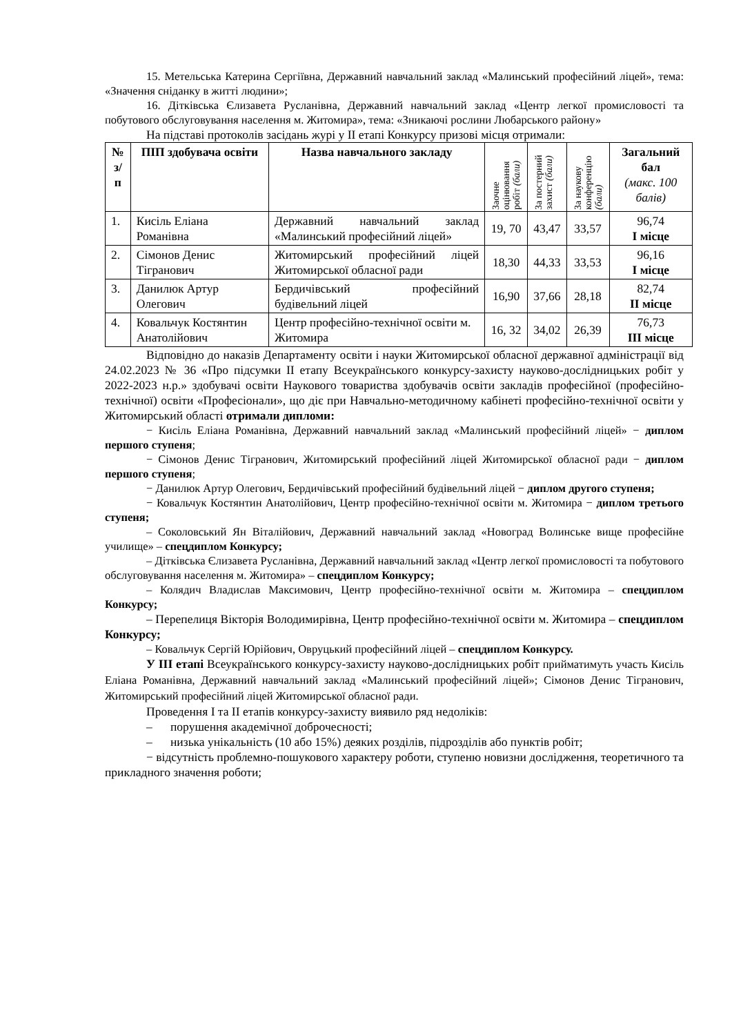15. Метельська Катерина Сергіївна, Державний навчальний заклад «Малинський професійний ліцей», тема: «Значення сніданку в житті людини»;
16. Дітківська Єлизавета Русланівна, Державний навчальний заклад «Центр легкої промисловості та побутового обслуговування населення м. Житомира», тема: «Зникаючі рослини Любарського району»
На підставі протоколів засідань журі у ІІ етапі Конкурсу призові місця отримали:
| № з/п | ПІП здобувача освіти | Назва навчального закладу | Заочне оцінювання робіт (бали) | За постерний захист (бали) | За наукову конференцію (бали) | Загальний бал (макс. 100 балів) |
| --- | --- | --- | --- | --- | --- | --- |
| 1. | Кисіль Еліана Романівна | Державний навчальний заклад «Малинський професійний ліцей» | 19, 70 | 43,47 | 33,57 | 96,74 І місце |
| 2. | Сімонов Денис Тігранович | Житомирський професійний ліцей Житомирської обласної ради | 18,30 | 44,33 | 33,53 | 96,16 І місце |
| 3. | Данилюк Артур Олегович | Бердичівський професійний будівельний ліцей | 16,90 | 37,66 | 28,18 | 82,74 ІІ місце |
| 4. | Ковальчук Костянтин Анатолійович | Центр професійно-технічної освіти м. Житомира | 16, 32 | 34,02 | 26,39 | 76,73 ІІІ місце |
Відповідно до наказів Департаменту освіти і науки Житомирської обласної державної адміністрації від 24.02.2023 № 36 «Про підсумки ІІ етапу Всеукраїнського конкурсу-захисту науково-дослідницьких робіт у 2022-2023 н.р.» здобувачі освіти Наукового товариства здобувачів освіти закладів професійної (професійно-технічної) освіти «Професіонали», що діє при Навчально-методичному кабінеті професійно-технічної освіти у Житомирський області отримали дипломи:
− Кисіль Еліана Романівна, Державний навчальний заклад «Малинський професійний ліцей» − диплом першого ступеня;
− Сімонов Денис Тігранович, Житомирський професійний ліцей Житомирської обласної ради − диплом першого ступеня;
− Данилюк Артур Олегович, Бердичівський професійний будівельний ліцей − диплом другого ступеня;
− Ковальчук Костянтин Анатолійович, Центр професійно-технічної освіти м. Житомира − диплом третього ступеня;
– Соколовський Ян Віталійович, Державний навчальний заклад «Новоград Волинське вище професійне училище» – спецдиплом Конкурсу;
– Дітківська Єлизавета Русланівна, Державний навчальний заклад «Центр легкої промисловості та побутового обслуговування населення м. Житомира» – спецдиплом Конкурсу;
– Колядич Владислав Максимович, Центр професійно-технічної освіти м. Житомира – спецдиплом Конкурсу;
– Перепелиця Вікторія Володимирівна, Центр професійно-технічної освіти м. Житомира – спецдиплом Конкурсу;
– Ковальчук Сергій Юрійович, Овруцький професійний ліцей – спецдиплом Конкурсу.
У ІІІ етапі Всеукраїнського конкурсу-захисту науково-дослідницьких робіт прийматимуть участь Кисіль Еліана Романівна, Державний навчальний заклад «Малинський професійний ліцей»; Сімонов Денис Тігранович, Житомирський професійний ліцей Житомирської обласної ради.
Проведення І та ІІ етапів конкурсу-захисту виявило ряд недоліків:
– порушення академічної доброчесності;
– низька унікальність (10 або 15%) деяких розділів, підрозділів або пунктів робіт;
− відсутність проблемно-пошукового характеру роботи, ступеню новизни дослідження, теоретичного та прикладного значення роботи;